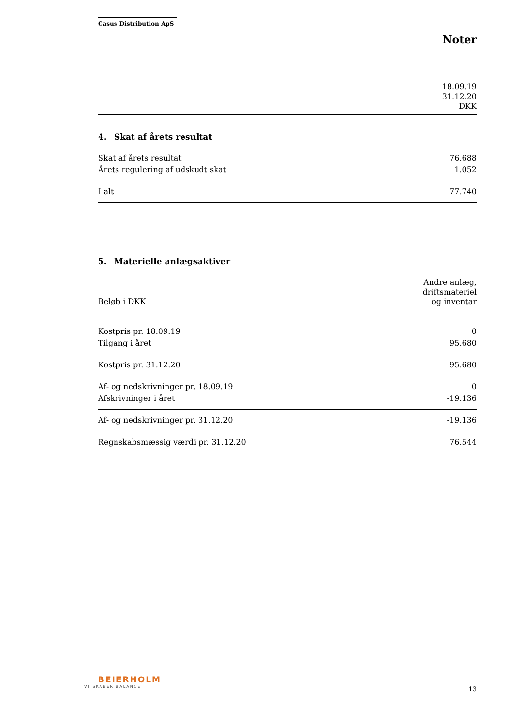Casus Distribution ApS
Noter
| | 18.09.19 31.12.20 DKK |
4. Skat af årets resultat
| Skat af årets resultat | 76.688 |
| Årets regulering af udskudt skat | 1.052 |
| I alt | 77.740 |
5. Materielle anlægsaktiver
| Beløb i DKK | Andre anlæg, driftsmateriel og inventar |
| Kostpris pr. 18.09.19 | 0 |
| Tilgang i året | 95.680 |
| Kostpris pr. 31.12.20 | 95.680 |
| Af- og nedskrivninger pr. 18.09.19 | 0 |
| Afskrivninger i året | -19.136 |
| Af- og nedskrivninger pr. 31.12.20 | -19.136 |
| Regnskabsmæssig værdi pr. 31.12.20 | 76.544 |
BEIERHOLM
VI SKABER BALANCE
13